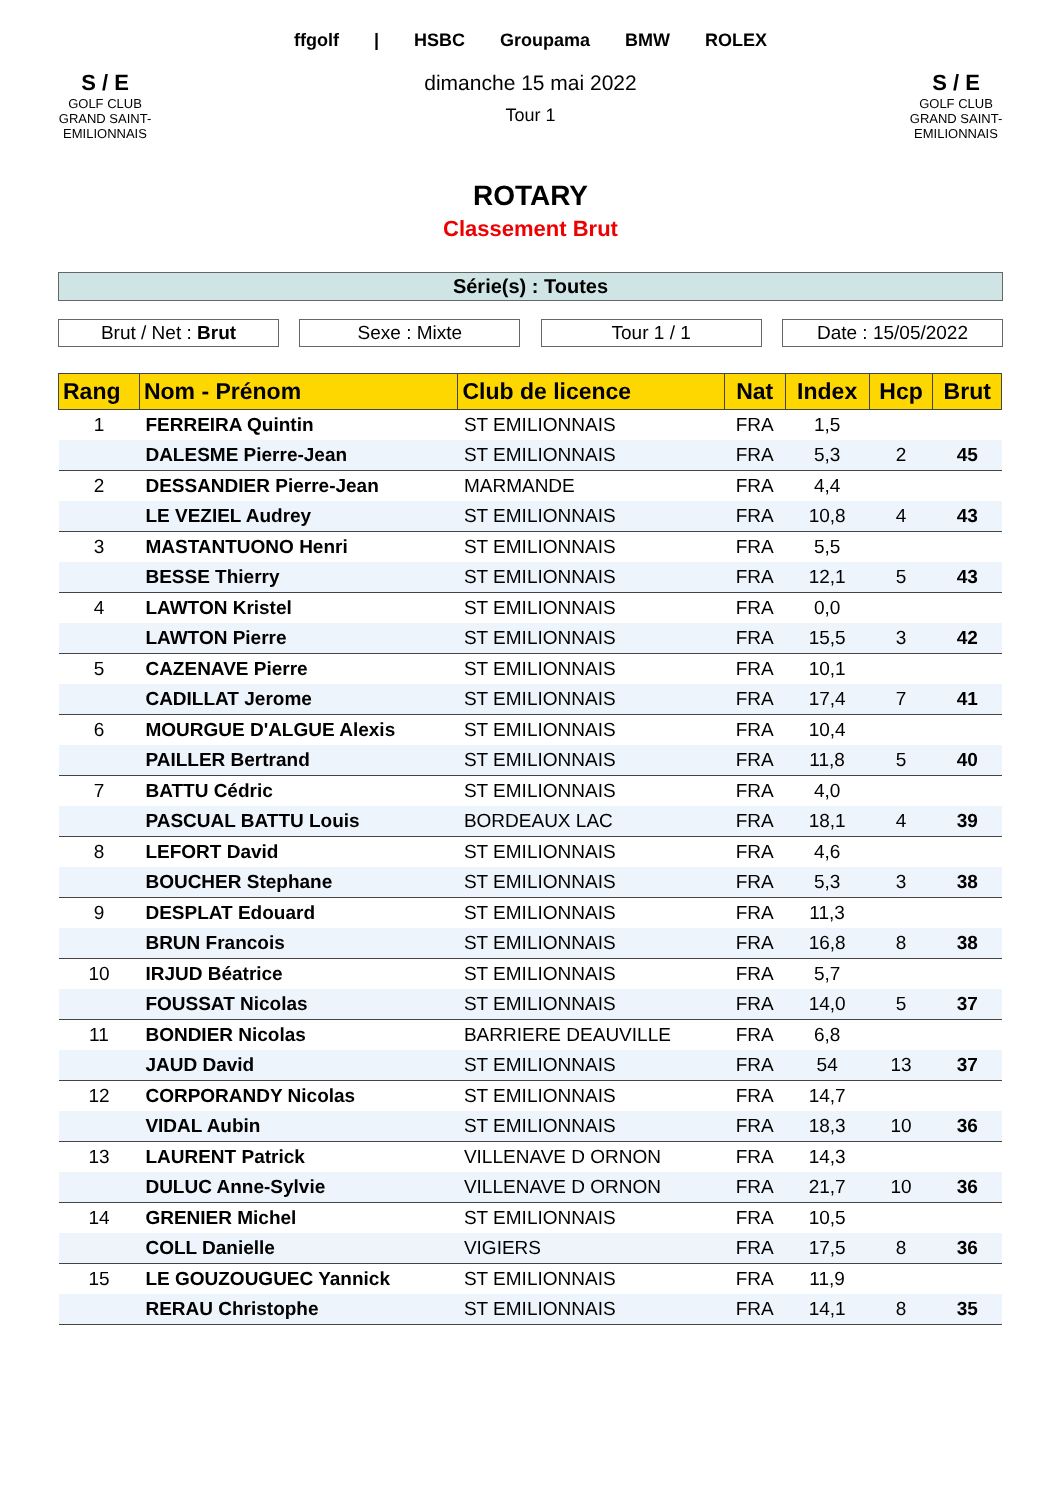S / E
GOLF CLUB
GRAND SAINT-EMILIONNAIS
ffgolf | HSBC Groupama BMW ROLEX
dimanche 15 mai 2022
Tour 1
S / E
GOLF CLUB
GRAND SAINT-EMILIONNAIS
ROTARY
Classement Brut
Série(s) : Toutes
Brut / Net : Brut Sexe : Mixte Tour 1 / 1 Date : 15/05/2022
| Rang | Nom - Prénom | Club de licence | Nat | Index | Hcp | Brut |
| --- | --- | --- | --- | --- | --- | --- |
| 1 | FERREIRA Quintin | ST EMILIONNAIS | FRA | 1,5 | | |
| | DALESME Pierre-Jean | ST EMILIONNAIS | FRA | 5,3 | 2 | 45 |
| 2 | DESSANDIER Pierre-Jean | MARMANDE | FRA | 4,4 | | |
| | LE VEZIEL Audrey | ST EMILIONNAIS | FRA | 10,8 | 4 | 43 |
| 3 | MASTANTUONO Henri | ST EMILIONNAIS | FRA | 5,5 | | |
| | BESSE Thierry | ST EMILIONNAIS | FRA | 12,1 | 5 | 43 |
| 4 | LAWTON Kristel | ST EMILIONNAIS | FRA | 0,0 | | |
| | LAWTON Pierre | ST EMILIONNAIS | FRA | 15,5 | 3 | 42 |
| 5 | CAZENAVE Pierre | ST EMILIONNAIS | FRA | 10,1 | | |
| | CADILLAT Jerome | ST EMILIONNAIS | FRA | 17,4 | 7 | 41 |
| 6 | MOURGUE D'ALGUE Alexis | ST EMILIONNAIS | FRA | 10,4 | | |
| | PAILLER Bertrand | ST EMILIONNAIS | FRA | 11,8 | 5 | 40 |
| 7 | BATTU Cédric | ST EMILIONNAIS | FRA | 4,0 | | |
| | PASCUAL BATTU Louis | BORDEAUX LAC | FRA | 18,1 | 4 | 39 |
| 8 | LEFORT David | ST EMILIONNAIS | FRA | 4,6 | | |
| | BOUCHER Stephane | ST EMILIONNAIS | FRA | 5,3 | 3 | 38 |
| 9 | DESPLAT Edouard | ST EMILIONNAIS | FRA | 11,3 | | |
| | BRUN Francois | ST EMILIONNAIS | FRA | 16,8 | 8 | 38 |
| 10 | IRJUD Béatrice | ST EMILIONNAIS | FRA | 5,7 | | |
| | FOUSSAT Nicolas | ST EMILIONNAIS | FRA | 14,0 | 5 | 37 |
| 11 | BONDIER Nicolas | BARRIERE DEAUVILLE | FRA | 6,8 | | |
| | JAUD David | ST EMILIONNAIS | FRA | 54 | 13 | 37 |
| 12 | CORPORANDY Nicolas | ST EMILIONNAIS | FRA | 14,7 | | |
| | VIDAL Aubin | ST EMILIONNAIS | FRA | 18,3 | 10 | 36 |
| 13 | LAURENT Patrick | VILLENAVE D ORNON | FRA | 14,3 | | |
| | DULUC Anne-Sylvie | VILLENAVE D ORNON | FRA | 21,7 | 10 | 36 |
| 14 | GRENIER Michel | ST EMILIONNAIS | FRA | 10,5 | | |
| | COLL Danielle | VIGIERS | FRA | 17,5 | 8 | 36 |
| 15 | LE GOUZOUGUEC Yannick | ST EMILIONNAIS | FRA | 11,9 | | |
| | RERAU Christophe | ST EMILIONNAIS | FRA | 14,1 | 8 | 35 |